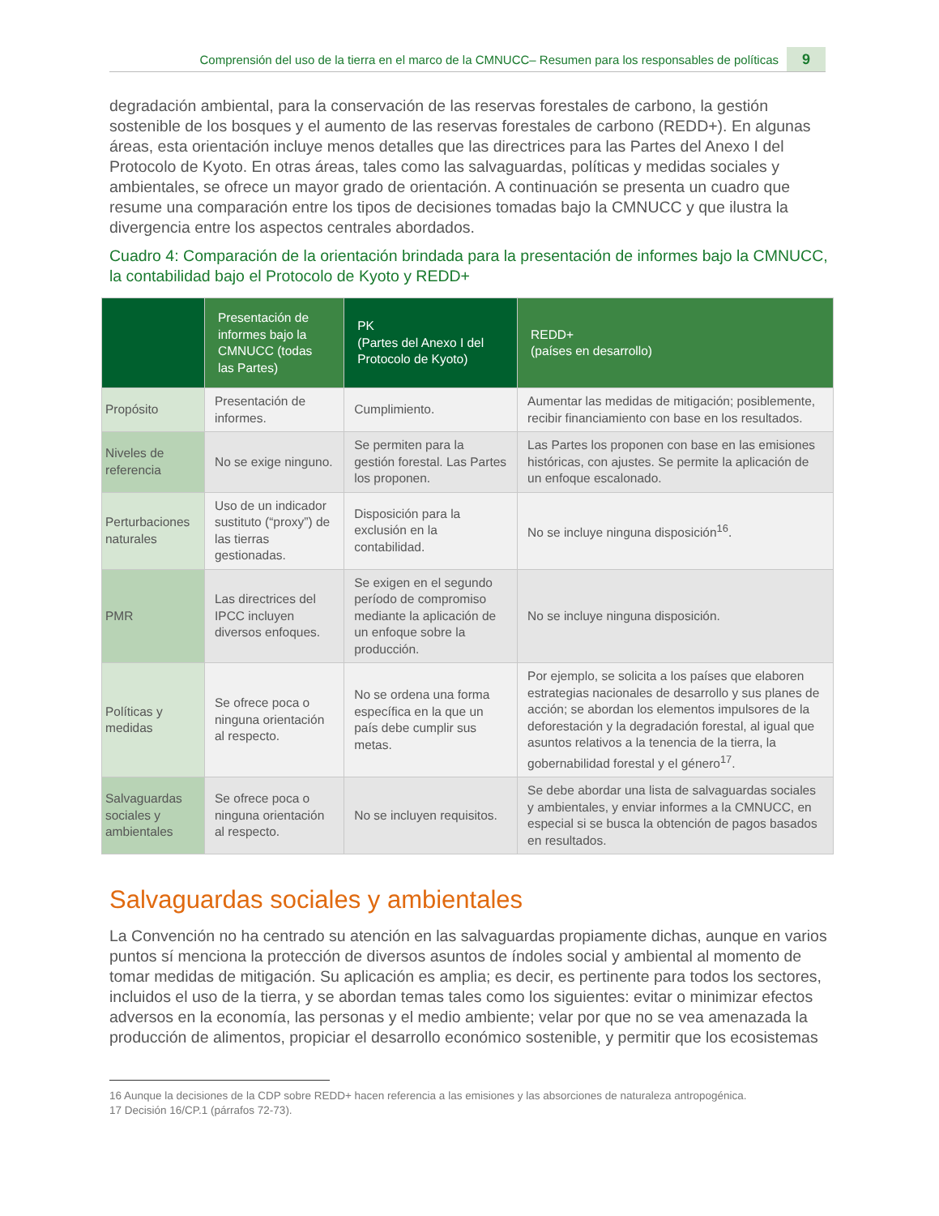Comprensión del uso de la tierra en el marco de la CMNUCC– Resumen para los responsables de políticas 9
degradación ambiental, para la conservación de las reservas forestales de carbono, la gestión sostenible de los bosques y el aumento de las reservas forestales de carbono (REDD+). En algunas áreas, esta orientación incluye menos detalles que las directrices para las Partes del Anexo I del Protocolo de Kyoto. En otras áreas, tales como las salvaguardas, políticas y medidas sociales y ambientales, se ofrece un mayor grado de orientación. A continuación se presenta un cuadro que resume una comparación entre los tipos de decisiones tomadas bajo la CMNUCC y que ilustra la divergencia entre los aspectos centrales abordados.
Cuadro 4: Comparación de la orientación brindada para la presentación de informes bajo la CMNUCC, la contabilidad bajo el Protocolo de Kyoto y REDD+
| | Presentación de informes bajo la CMNUCC (todas las Partes) | PK (Partes del Anexo I del Protocolo de Kyoto) | REDD+ (países en desarrollo) |
| --- | --- | --- | --- |
| Propósito | Presentación de informes. | Cumplimiento. | Aumentar las medidas de mitigación; posiblemente, recibir financiamiento con base en los resultados. |
| Niveles de referencia | No se exige ninguno. | Se permiten para la gestión forestal. Las Partes los proponen. | Las Partes los proponen con base en las emisiones históricas, con ajustes. Se permite la aplicación de un enfoque escalonado. |
| Perturbaciones naturales | Uso de un indicador sustituto (“proxy”) de las tierras gestionadas. | Disposición para la exclusión en la contabilidad. | No se incluye ninguna disposición<sup>16</sup>. |
| PMR | Las directrices del IPCC incluyen diversos enfoques. | Se exigen en el segundo período de compromiso mediante la aplicación de un enfoque sobre la producción. | No se incluye ninguna disposición. |
| Políticas y medidas | Se ofrece poca o ninguna orientación al respecto. | No se ordena una forma específica en la que un país debe cumplir sus metas. | Por ejemplo, se solicita a los países que elaboren estrategias nacionales de desarrollo y sus planes de acción; se abordan los elementos impulsores de la deforestación y la degradación forestal, al igual que asuntos relativos a la tenencia de la tierra, la gobernabilidad forestal y el género<sup>17</sup>. |
| Salvaguardas sociales y ambientales | Se ofrece poca o ninguna orientación al respecto. | No se incluyen requisitos. | Se debe abordar una lista de salvaguardas sociales y ambientales, y enviar informes a la CMNUCC, en especial si se busca la obtención de pagos basados en resultados. |
Salvaguardas sociales y ambientales
La Convención no ha centrado su atención en las salvaguardas propiamente dichas, aunque en varios puntos sí menciona la protección de diversos asuntos de índoles social y ambiental al momento de tomar medidas de mitigación. Su aplicación es amplia; es decir, es pertinente para todos los sectores, incluidos el uso de la tierra, y se abordan temas tales como los siguientes: evitar o minimizar efectos adversos en la economía, las personas y el medio ambiente; velar por que no se vea amenazada la producción de alimentos, propiciar el desarrollo económico sostenible, y permitir que los ecosistemas
16 Aunque la decisiones de la CDP sobre REDD+ hacen referencia a las emisiones y las absorciones de naturaleza antropogénica.
17 Decisión 16/CP.1 (párrafos 72-73).